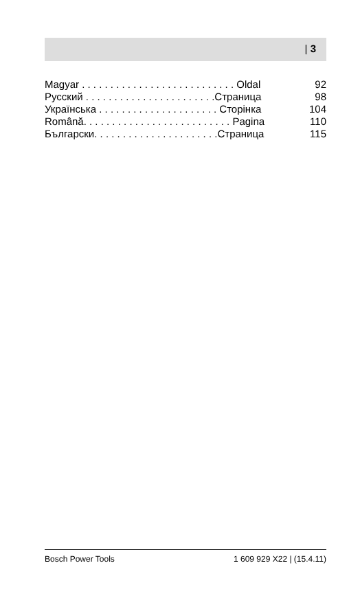| 3
Magyar . . . . . . . . . . . . . . . . . . . . . . . . . . . Oldal 92
Русский . . . . . . . . . . . . . . . . . . . . . . .Страница 98
Українська . . . . . . . . . . . . . . . . . . . . . Сторінка 104
Română. . . . . . . . . . . . . . . . . . . . . . . . . . Pagina 110
Български. . . . . . . . . . . . . . . . . . . . . .Страница 115
Bosch Power Tools 1 609 929 X22 | (15.4.11)